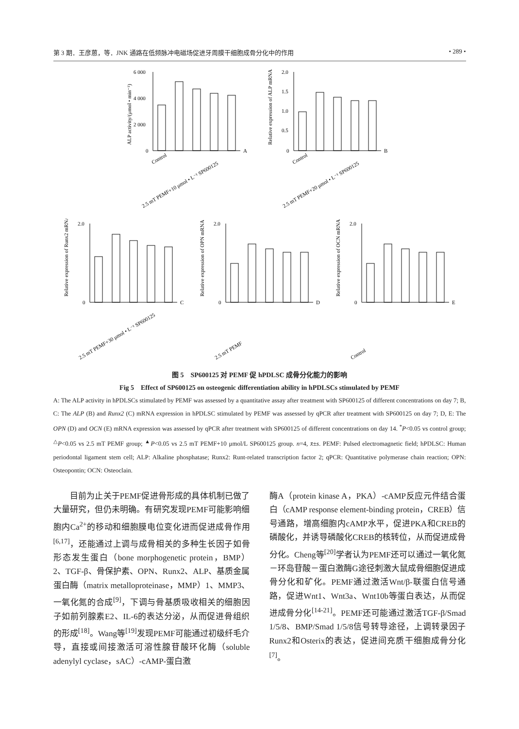第 3 期．王彦蒽，等．JNK 通路在低频脉冲电磁场促进牙周膜干细胞成骨分化中的作用 • 289 •
ALP activity/(μmol • min⁻¹)
6 000
4 000
2 000
0
A
Control
2.5 mT PEMF+10 μmol • L⁻¹ SP600125
Relative expression of ALP mRNA
2.0
1.5
1.0
0.5
0
B
Control
2.5 mT PEMF+20 μmol • L⁻¹ SP600125
Relative expression of Runx2 mRNA
2.0
0
C
2.5 mT PEMF+30 μmol • L⁻¹ SP600125
Relative expression of OPN mRNA
2.0
0
D
2.5 mT PEMF
Relative expression of OCN mRNA
2.0
0
E
Control
图 5　SP600125 对 PEMF 促 hPDLSC 成骨分化能力的影响
Fig 5　Effect of SP600125 on osteogenic differentiation ability in hPDLSCs stimulated by PEMF
A: The ALP activity in hPDLSCs stimulated by PEMF was assessed by a quantitative assay after treatment with SP600125 of different concentrations on day 7; B, C: The ALP (B) and Runx2 (C) mRNA expression in hPDLSC stimulated by PEMF was assessed by qPCR after treatment with SP600125 on day 7; D, E: The OPN (D) and OCN (E) mRNA expression was assessed by qPCR after treatment with SP600125 of different concentrations on day 14. <sup>*</sup>P<0.05 vs control group; <sup>△</sup>P<0.05 vs 2.5 mT PEMF group; <sup>▲</sup>P<0.05 vs 2.5 mT PEMF+10 μmol/L SP600125 group. n=4, x̄±s. PEMF: Pulsed electromagnetic field; hPDLSC: Human periodontal ligament stem cell; ALP: Alkaline phosphatase; Runx2: Runt-related transcription factor 2; qPCR: Quantitative polymerase chain reaction; OPN: Osteopontin; OCN: Osteoclain.
　　目前为止关于PEMF促进骨形成的具体机制已做了大量研究，但仍未明确。有研究发现PEMF可能影响细胞内Ca<sup>2+</sup>的移动和细胞膜电位变化进而促进成骨作用<sup>[6,17]</sup>，还能通过上调与成骨相关的多种生长因子如骨形态发生蛋白（bone morphogenetic protein，BMP）2、TGF-β、骨保护素、OPN、Runx2、ALP、基质金属蛋白酶（matrix metalloproteinase，MMP）1、MMP3、一氧化氮的合成<sup>[9]</sup>，下调与骨基质吸收相关的细胞因子如前列腺素E2、IL-6的表达分泌，从而促进骨组织的形成<sup>[18]</sup>。Wang等<sup>[19]</sup>发现PEMF可能通过初级纤毛介导，直接或间接激活可溶性腺苷酸环化酶（soluble adenylyl cyclase，sAC）-cAMP-蛋白激
酶A（protein kinase A，PKA）-cAMP反应元件结合蛋白（cAMP response element-binding protein，CREB）信号通路，增高细胞内cAMP水平，促进PKA和CREB的磷酸化，并诱导磷酸化CREB的核转位，从而促进成骨分化。Cheng等<sup>[20]</sup>学者认为PEMF还可以通过一氧化氮－环岛苷酸－蛋白激酶G途径刺激大鼠成骨细胞促进成骨分化和矿化。PEMF通过激活Wnt/β-联蛋白信号通路，促进Wnt1、Wnt3a、Wnt10b等蛋白表达，从而促进成骨分化<sup>[14-21]</sup>。PEMF还可能通过激活TGF-β/Smad 1/5/8、BMP/Smad 1/5/8信号转导途径，上调转录因子Runx2和Osterix的表达，促进间充质干细胞成骨分化<sup>[7]</sup>。